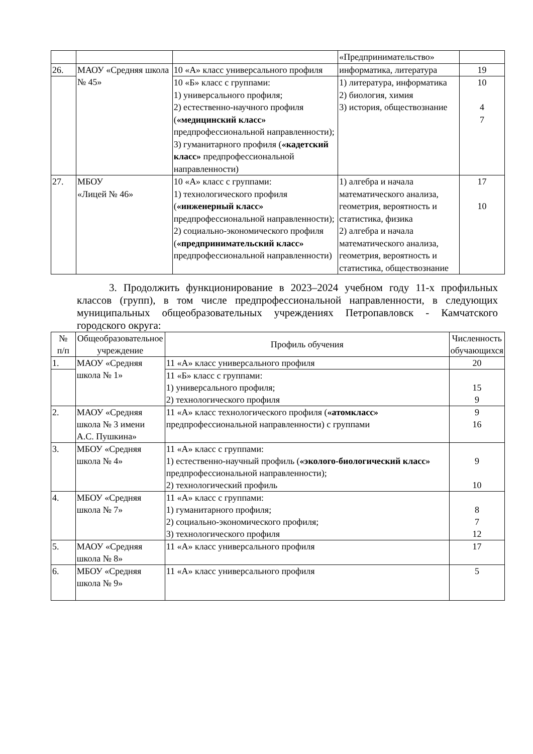| | | | «Предпринимательство» | |
| 26. | МАОУ «Средняя школа № 45» | 10 «А» класс универсального профиля | информатика, литература | 19 |
| | | 10 «Б» класс с группами: 1) универсального профиля; 2) естественно-научного профиля ( «медицинский класс» предпрофессиональной направленности); 3) гуманитарного профиля ( «кадетский класс» предпрофессиональной направленности) | 1) литература, информатика 2) биология, химия 3) история, обществознание | 10 4 7 |
| 27. | МБОУ «Лицей № 46» | 10 «А» класс с группами: 1) технологического профиля ( «инженерный класс» предпрофессиональной направленности); 2) социально-экономического профиля ( «предпринимательский класс» предпрофессиональной направленности) | 1) алгебра и начала математического анализа, геометрия, вероятность и статистика, физика 2) алгебра и начала математического анализа, геометрия, вероятность и статистика, обществознание | 17 10 |
3. Продолжить функционирование в 2023–2024 учебном году 11-х профильных классов (групп), в том числе предпрофессиональной направленности, в следующих муниципальных общеобразовательных учреждениях Петропавловск - Камчатского городского округа:
| № п/п | Общеобразовательное учреждение | Профиль обучения | Численность обучающихся |
| --- | --- | --- | --- |
| 1. | МАОУ «Средняя школа № 1» | 11 «А» класс универсального профиля | 20 |
| | | 11 «Б» класс с группами: 1) универсального профиля; 2) технологического профиля | 15 9 |
| 2. | МАОУ «Средняя школа № 3 имени А.С. Пушкина» | 11 «А» класс технологического профиля ( «атомкласс» предпрофессиональной направленности) с группами | 9 16 |
| 3. | МБОУ «Средняя школа № 4» | 11 «А» класс с группами: 1) естественно-научный профиль ( «эколого-биологический класс» предпрофессиональной направленности); 2) технологический профиль | 9 10 |
| 4. | МБОУ «Средняя школа № 7» | 11 «А» класс с группами: 1) гуманитарного профиля; 2) социально-экономического профиля; 3) технологического профиля | 8 7 12 |
| 5. | МАОУ «Средняя школа № 8» | 11 «А» класс универсального профиля | 17 |
| 6. | МБОУ «Средняя школа № 9» | 11 «А» класс универсального профиля | 5 |